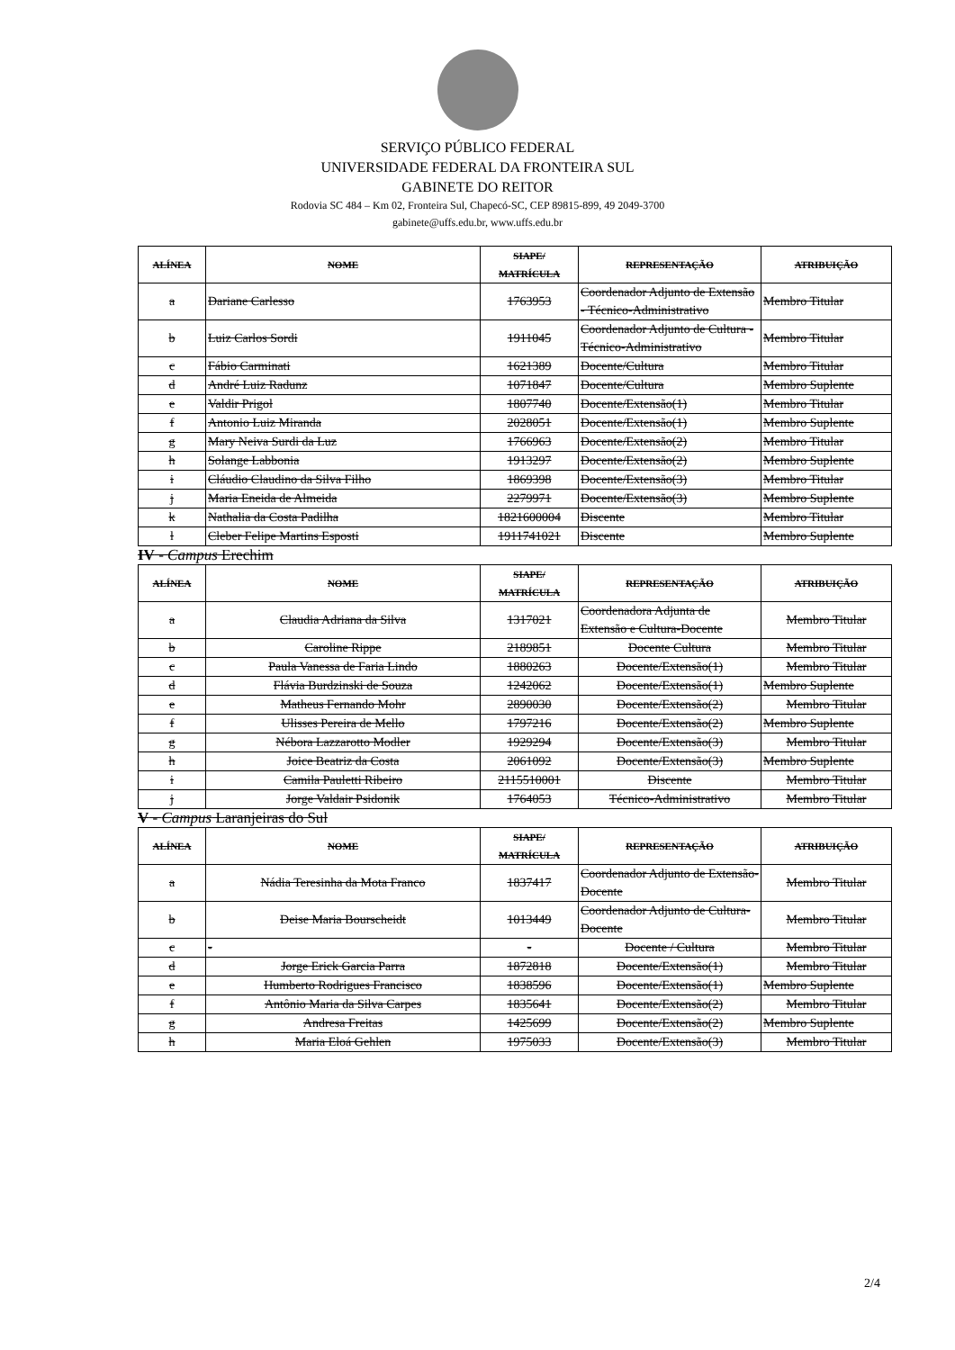SERVIÇO PÚBLICO FEDERAL
UNIVERSIDADE FEDERAL DA FRONTEIRA SUL
GABINETE DO REITOR
Rodovia SC 484 – Km 02, Fronteira Sul, Chapecó-SC, CEP 89815-899, 49 2049-3700
gabinete@uffs.edu.br, www.uffs.edu.br
| ALÍNEA | NOME | SIAPE/ MATRÍCULA | REPRESENTAÇÃO | ATRIBUIÇÃO |
| --- | --- | --- | --- | --- |
| a | Dariane Carlesso | 1763953 | Coordenador Adjunto de Extensão - Técnico-Administrativo | Membro Titular |
| b | Luiz Carlos Sordi | 1911045 | Coordenador Adjunto de Cultura - Técnico-Administrativo | Membro Titular |
| c | Fábio Carminati | 1621389 | Docente/Cultura | Membro Titular |
| d | André Luiz Radunz | 1071847 | Docente/Cultura | Membro Suplente |
| e | Valdir Prigol | 1807740 | Docente/Extensão(1) | Membro Titular |
| f | Antonio Luiz Miranda | 2028051 | Docente/Extensão(1) | Membro Suplente |
| g | Mary Neiva Surdi da Luz | 1766963 | Docente/Extensão(2) | Membro Titular |
| h | Solange Labbonia | 1913297 | Docente/Extensão(2) | Membro Suplente |
| i | Cláudio Claudino da Silva Filho | 1869398 | Docente/Extensão(3) | Membro Titular |
| j | Maria Eneida de Almeida | 2279971 | Docente/Extensão(3) | Membro Suplente |
| k | Nathalia da Costa Padilha | 1821600004 | Discente | Membro Titular |
| l | Cleber Felipe Martins Esposti | 1911741021 | Discente | Membro Suplente |
IV - Campus Erechim
| ALÍNEA | NOME | SIAPE/ MATRÍCULA | REPRESENTAÇÃO | ATRIBUIÇÃO |
| --- | --- | --- | --- | --- |
| a | Claudia Adriana da Silva | 1317021 | Coordenadora Adjunta de Extensão e Cultura-Docente | Membro Titular |
| b | Caroline Rippe | 2189851 | Docente Cultura | Membro Titular |
| c | Paula Vanessa de Faria Lindo | 1880263 | Docente/Extensão(1) | Membro Titular |
| d | Flávia Burdzinski de Souza | 1242062 | Docente/Extensão(1) | Membro Suplente |
| e | Matheus Fernando Mohr | 2890030 | Docente/Extensão(2) | Membro Titular |
| f | Ulisses Pereira de Mello | 1797216 | Docente/Extensão(2) | Membro Suplente |
| g | Nébora Lazzarotto Modler | 1929294 | Docente/Extensão(3) | Membro Titular |
| h | Joice Beatriz da Costa | 2061092 | Docente/Extensão(3) | Membro Suplente |
| i | Camila Pauletti Ribeiro | 2115510001 | Discente | Membro Titular |
| j | Jorge Valdair Psidonik | 1764053 | Técnico-Administrativo | Membro Titular |
V - Campus Laranjeiras do Sul
| ALÍNEA | NOME | SIAPE/ MATRÍCULA | REPRESENTAÇÃO | ATRIBUIÇÃO |
| --- | --- | --- | --- | --- |
| a | Nádia Teresinha da Mota Franco | 1837417 | Coordenador Adjunto de Extensão-Docente | Membro Titular |
| b | Deise Maria Bourscheidt | 1013449 | Coordenador Adjunto de Cultura-Docente | Membro Titular |
| c | - | - | Docente / Cultura | Membro Titular |
| d | Jorge Erick Garcia Parra | 1872818 | Docente/Extensão(1) | Membro Titular |
| e | Humberto Rodrigues Francisco | 1838596 | Docente/Extensão(1) | Membro Suplente |
| f | Antônio Maria da Silva Carpes | 1835641 | Docente/Extensão(2) | Membro Titular |
| g | Andresa Freitas | 1425699 | Docente/Extensão(2) | Membro Suplente |
| h | Maria Eloá Gehlen | 1975033 | Docente/Extensão(3) | Membro Titular |
2/4